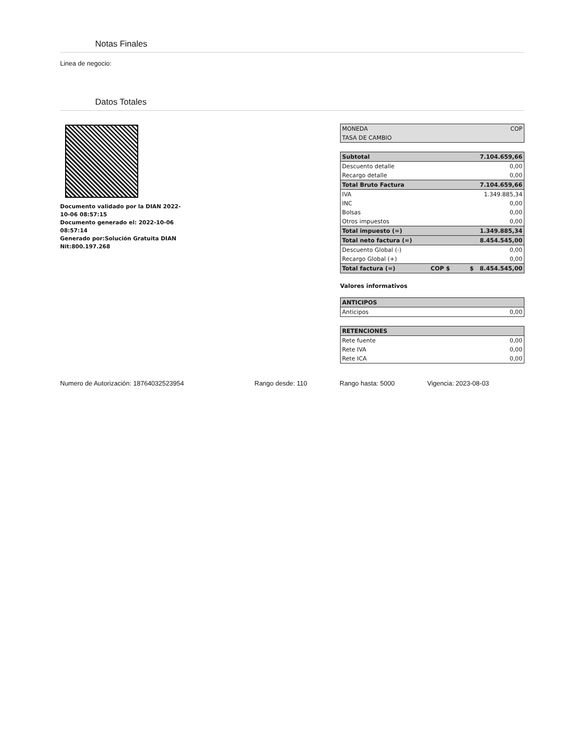Notas Finales
Linea de negocio:
Datos Totales
Documento validado por la DIAN 2022-10-06 08:57:15
Documento generado el: 2022-10-06 08:57:14
Generado por:Solución Gratuita DIAN Nit:800.197.268
| MONEDA | COP |
| TASA DE CAMBIO | |
| Subtotal | | 7.104.659,66 |
| Descuento detalle | | 0,00 |
| Recargo detalle | | 0,00 |
| Total Bruto Factura | | 7.104.659,66 |
| IVA | | 1.349.885,34 |
| INC | | 0,00 |
| Bolsas | | 0,00 |
| Otros impuestos | | 0,00 |
| Total impuesto (=) | | 1.349.885,34 |
| Total neto factura (=) | | 8.454.545,00 |
| Descuento Global (-) | | 0,00 |
| Recargo Global (+) | | 0,00 |
| Total factura (=) | COP $ | $ 8.454.545,00 |
Valores informativos
| ANTICIPOS | |
| Anticipos | 0,00 |
| RETENCIONES | |
| Rete fuente | 0,00 |
| Rete IVA | 0,00 |
| Rete ICA | 0,00 |
Numero de Autorización: 18764032523954 Rango desde: 110 Rango hasta: 5000 Vigencia: 2023-08-03